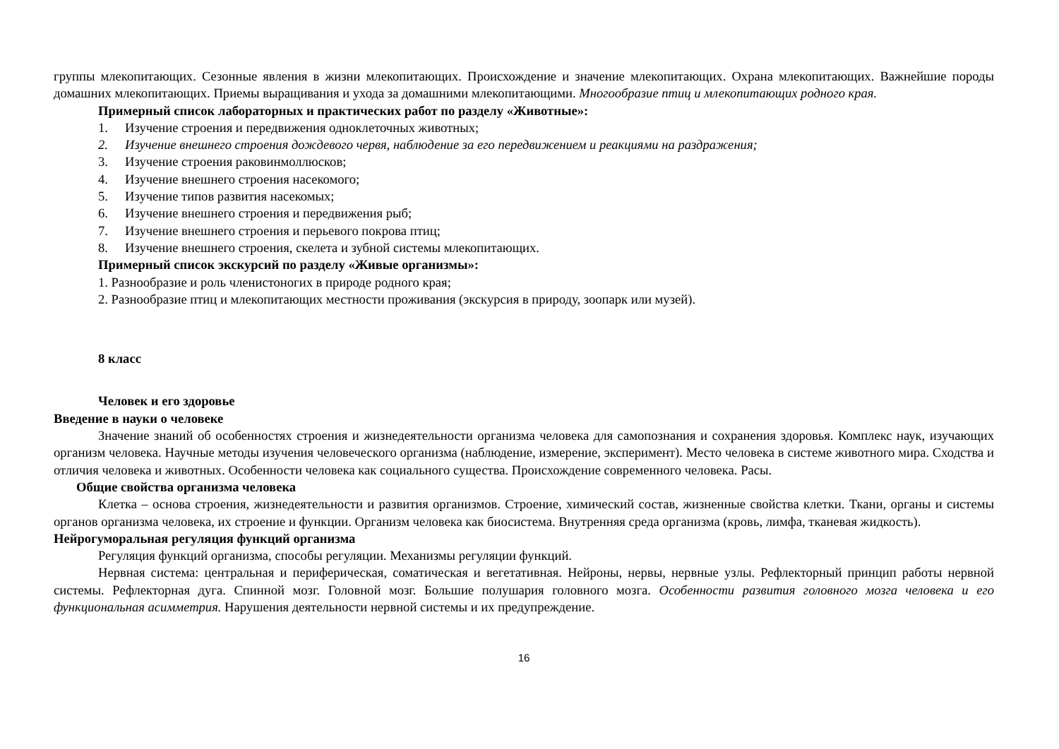группы млекопитающих. Сезонные явления в жизни млекопитающих. Происхождение и значение млекопитающих. Охрана млекопитающих. Важнейшие породы домашних млекопитающих. Приемы выращивания и ухода за домашними млекопитающими. Многообразие птиц и млекопитающих родного края.
Примерный список лабораторных и практических работ по разделу «Животные»:
1. Изучение строения и передвижения одноклеточных животных;
2. Изучение внешнего строения дождевого червя, наблюдение за его передвижением и реакциями на раздражения;
3. Изучение строения раковинмоллюсков;
4. Изучение внешнего строения насекомого;
5. Изучение типов развития насекомых;
6. Изучение внешнего строения и передвижения рыб;
7. Изучение внешнего строения и перьевого покрова птиц;
8. Изучение внешнего строения, скелета и зубной системы млекопитающих.
Примерный список экскурсий по разделу «Живые организмы»:
1. Разнообразие и роль членистоногих в природе родного края;
2. Разнообразие птиц и млекопитающих местности проживания (экскурсия в природу, зоопарк или музей).
8 класс
Человек и его здоровье
Введение в науки о человеке
Значение знаний об особенностях строения и жизнедеятельности организма человека для самопознания и сохранения здоровья. Комплекс наук, изучающих организм человека. Научные методы изучения человеческого организма (наблюдение, измерение, эксперимент). Место человека в системе животного мира. Сходства и отличия человека и животных. Особенности человека как социального существа. Происхождение современного человека. Расы.
Общие свойства организма человека
Клетка – основа строения, жизнедеятельности и развития организмов. Строение, химический состав, жизненные свойства клетки. Ткани, органы и системы органов организма человека, их строение и функции. Организм человека как биосистема. Внутренняя среда организма (кровь, лимфа, тканевая жидкость).
Нейрогуморальная регуляция функций организма
Регуляция функций организма, способы регуляции. Механизмы регуляции функций.
Нервная система: центральная и периферическая, соматическая и вегетативная. Нейроны, нервы, нервные узлы. Рефлекторный принцип работы нервной системы. Рефлекторная дуга. Спинной мозг. Головной мозг. Большие полушария головного мозга. Особенности развития головного мозга человека и его функциональная асимметрия. Нарушения деятельности нервной системы и их предупреждение.
16